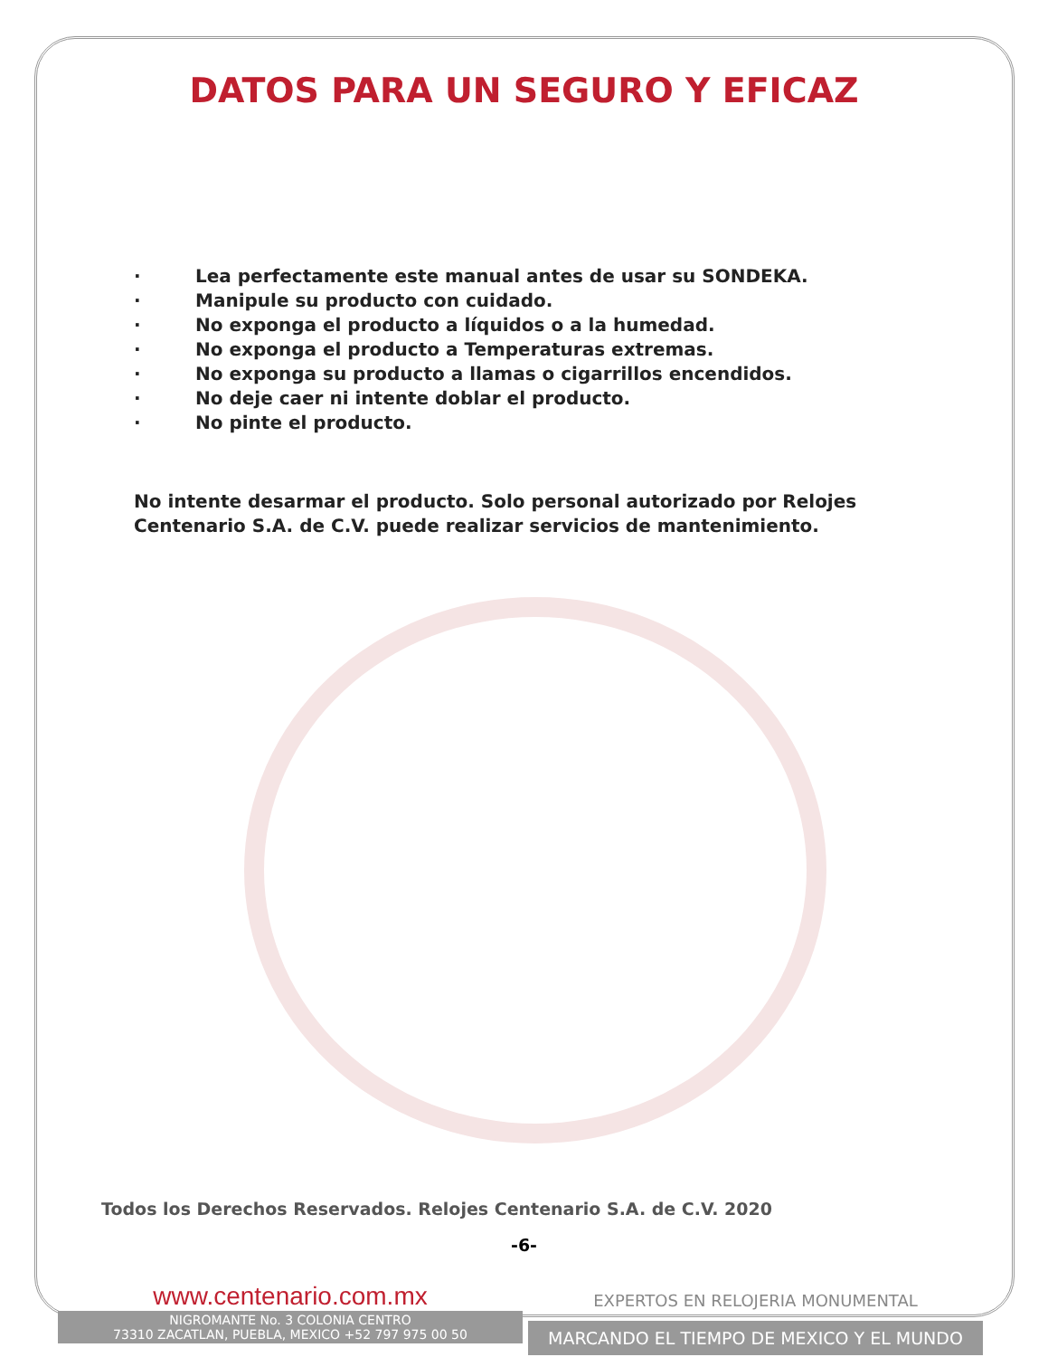DATOS PARA UN SEGURO Y EFICAZ
· Lea perfectamente este manual antes de usar su SONDEKA.
· Manipule su producto con cuidado.
· No exponga el producto a líquidos o a la humedad.
· No exponga el producto a Temperaturas extremas.
· No exponga su producto a llamas o cigarrillos encendidos.
· No deje caer ni intente doblar el producto.
· No pinte el producto.
No intente desarmar el producto. Solo personal autorizado por Relojes Centenario S.A. de C.V. puede realizar servicios de mantenimiento.
Todos los Derechos Reservados. Relojes Centenario S.A. de C.V. 2020
-6-
www.centenario.com.mx
NIGROMANTE No. 3 COLONIA CENTRO
73310 ZACATLAN, PUEBLA, MEXICO +52 797 975 00 50
EXPERTOS EN RELOJERIA MONUMENTAL
MARCANDO EL TIEMPO DE MEXICO Y EL MUNDO